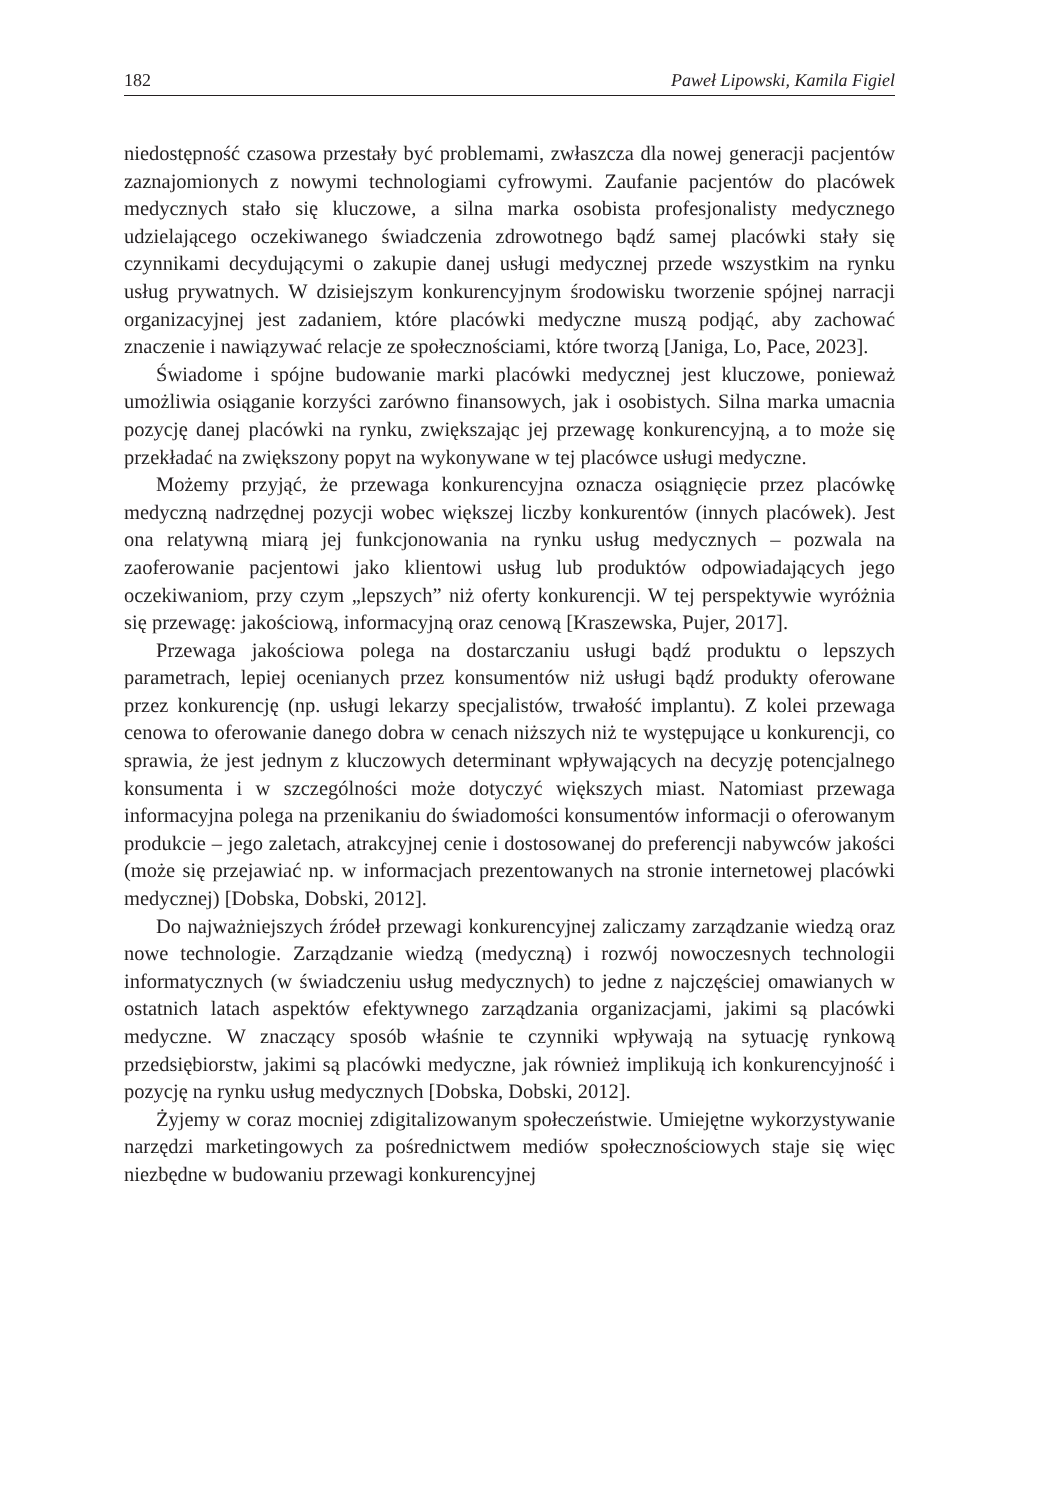182 Paweł Lipowski, Kamila Figiel
niedostępność czasowa przestały być problemami, zwłaszcza dla nowej generacji pacjentów zaznajomionych z nowymi technologiami cyfrowymi. Zaufanie pacjentów do placówek medycznych stało się kluczowe, a silna marka osobista profesjonalisty medycznego udzielającego oczekiwanego świadczenia zdrowotnego bądź samej placówki stały się czynnikami decydującymi o zakupie danej usługi medycznej przede wszystkim na rynku usług prywatnych. W dzisiejszym konkurencyjnym środowisku tworzenie spójnej narracji organizacyjnej jest zadaniem, które placówki medyczne muszą podjąć, aby zachować znaczenie i nawiązywać relacje ze społecznościami, które tworzą [Janiga, Lo, Pace, 2023].
Świadome i spójne budowanie marki placówki medycznej jest kluczowe, ponieważ umożliwia osiąganie korzyści zarówno finansowych, jak i osobistych. Silna marka umacnia pozycję danej placówki na rynku, zwiększając jej przewagę konkurencyjną, a to może się przekładać na zwiększony popyt na wykonywane w tej placówce usługi medyczne.
Możemy przyjąć, że przewaga konkurencyjna oznacza osiągnięcie przez placówkę medyczną nadrzędnej pozycji wobec większej liczby konkurentów (innych placówek). Jest ona relatywną miarą jej funkcjonowania na rynku usług medycznych – pozwala na zaoferowanie pacjentowi jako klientowi usług lub produktów odpowiadających jego oczekiwaniom, przy czym „lepszych” niż oferty konkurencji. W tej perspektywie wyróżnia się przewagę: jakościową, informacyjną oraz cenową [Kraszewska, Pujer, 2017].
Przewaga jakościowa polega na dostarczaniu usługi bądź produktu o lepszych parametrach, lepiej ocenianych przez konsumentów niż usługi bądź produkty oferowane przez konkurencję (np. usługi lekarzy specjalistów, trwałość implantu). Z kolei przewaga cenowa to oferowanie danego dobra w cenach niższych niż te występujące u konkurencji, co sprawia, że jest jednym z kluczowych determinant wpływających na decyzję potencjalnego konsumenta i w szczególności może dotyczyć większych miast. Natomiast przewaga informacyjna polega na przenikaniu do świadomości konsumentów informacji o oferowanym produkcie – jego zaletach, atrakcyjnej cenie i dostosowanej do preferencji nabywców jakości (może się przejawiać np. w informacjach prezentowanych na stronie internetowej placówki medycznej) [Dobska, Dobski, 2012].
Do najważniejszych źródeł przewagi konkurencyjnej zaliczamy zarządzanie wiedzą oraz nowe technologie. Zarządzanie wiedzą (medyczną) i rozwój nowoczesnych technologii informatycznych (w świadczeniu usług medycznych) to jedne z najczęściej omawianych w ostatnich latach aspektów efektywnego zarządzania organizacjami, jakimi są placówki medyczne. W znaczący sposób właśnie te czynniki wpływają na sytuację rynkową przedsiębiorstw, jakimi są placówki medyczne, jak również implikują ich konkurencyjność i pozycję na rynku usług medycznych [Dobska, Dobski, 2012].
Żyjemy w coraz mocniej zdigitalizowanym społeczeństwie. Umiejętne wykorzystywanie narzędzi marketingowych za pośrednictwem mediów społecznościowych staje się więc niezbędne w budowaniu przewagi konkurencyjnej